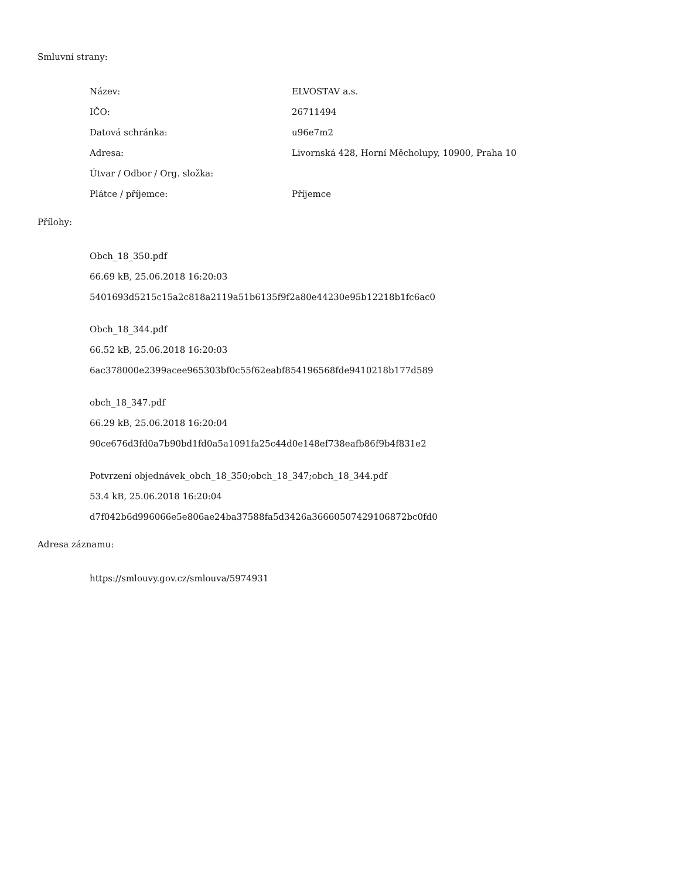Smluvní strany:
| Název: | ELVOSTAV a.s. |
| IČO: | 26711494 |
| Datová schránka: | u96e7m2 |
| Adresa: | Livornská 428, Horní Měcholupy, 10900, Praha 10 |
| Útvar / Odbor / Org. složka: | |
| Plátce / příjemce: | Příjemce |
Přílohy:
Obch_18_350.pdf
66.69 kB, 25.06.2018 16:20:03
5401693d5215c15a2c818a2119a51b6135f9f2a80e44230e95b12218b1fc6ac0
Obch_18_344.pdf
66.52 kB, 25.06.2018 16:20:03
6ac378000e2399acee965303bf0c55f62eabf854196568fde9410218b177d589
obch_18_347.pdf
66.29 kB, 25.06.2018 16:20:04
90ce676d3fd0a7b90bd1fd0a5a1091fa25c44d0e148ef738eafb86f9b4f831e2
Potvrzení objednávek_obch_18_350;obch_18_347;obch_18_344.pdf
53.4 kB, 25.06.2018 16:20:04
d7f042b6d996066e5e806ae24ba37588fa5d3426a36660507429106872bc0fd0
Adresa záznamu:
https://smlouvy.gov.cz/smlouva/5974931